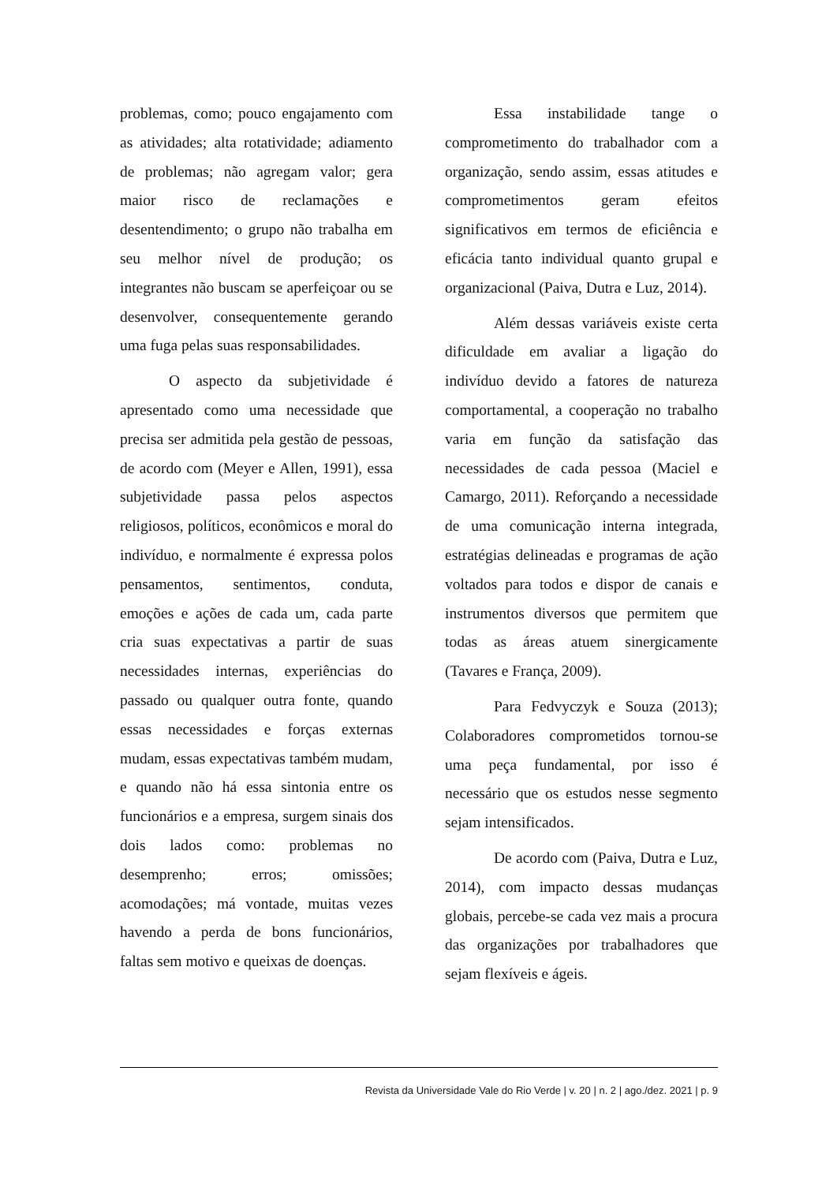problemas, como; pouco engajamento com as atividades; alta rotatividade; adiamento de problemas; não agregam valor; gera maior risco de reclamações e desentendimento; o grupo não trabalha em seu melhor nível de produção; os integrantes não buscam se aperfeiçoar ou se desenvolver, consequentemente gerando uma fuga pelas suas responsabilidades.
O aspecto da subjetividade é apresentado como uma necessidade que precisa ser admitida pela gestão de pessoas, de acordo com (Meyer e Allen, 1991), essa subjetividade passa pelos aspectos religiosos, políticos, econômicos e moral do indivíduo, e normalmente é expressa polos pensamentos, sentimentos, conduta, emoções e ações de cada um, cada parte cria suas expectativas a partir de suas necessidades internas, experiências do passado ou qualquer outra fonte, quando essas necessidades e forças externas mudam, essas expectativas também mudam, e quando não há essa sintonia entre os funcionários e a empresa, surgem sinais dos dois lados como: problemas no desemprenho; erros; omissões; acomodações; má vontade, muitas vezes havendo a perda de bons funcionários, faltas sem motivo e queixas de doenças.
Essa instabilidade tange o comprometimento do trabalhador com a organização, sendo assim, essas atitudes e comprometimentos geram efeitos significativos em termos de eficiência e eficácia tanto individual quanto grupal e organizacional (Paiva, Dutra e Luz, 2014).
Além dessas variáveis existe certa dificuldade em avaliar a ligação do indivíduo devido a fatores de natureza comportamental, a cooperação no trabalho varia em função da satisfação das necessidades de cada pessoa (Maciel e Camargo, 2011). Reforçando a necessidade de uma comunicação interna integrada, estratégias delineadas e programas de ação voltados para todos e dispor de canais e instrumentos diversos que permitem que todas as áreas atuem sinergicamente (Tavares e França, 2009).
Para Fedvyczyk e Souza (2013); Colaboradores comprometidos tornou-se uma peça fundamental, por isso é necessário que os estudos nesse segmento sejam intensificados.
De acordo com (Paiva, Dutra e Luz, 2014), com impacto dessas mudanças globais, percebe-se cada vez mais a procura das organizações por trabalhadores que sejam flexíveis e ágeis.
Revista da Universidade Vale do Rio Verde | v. 20 | n. 2 | ago./dez. 2021 | p. 9